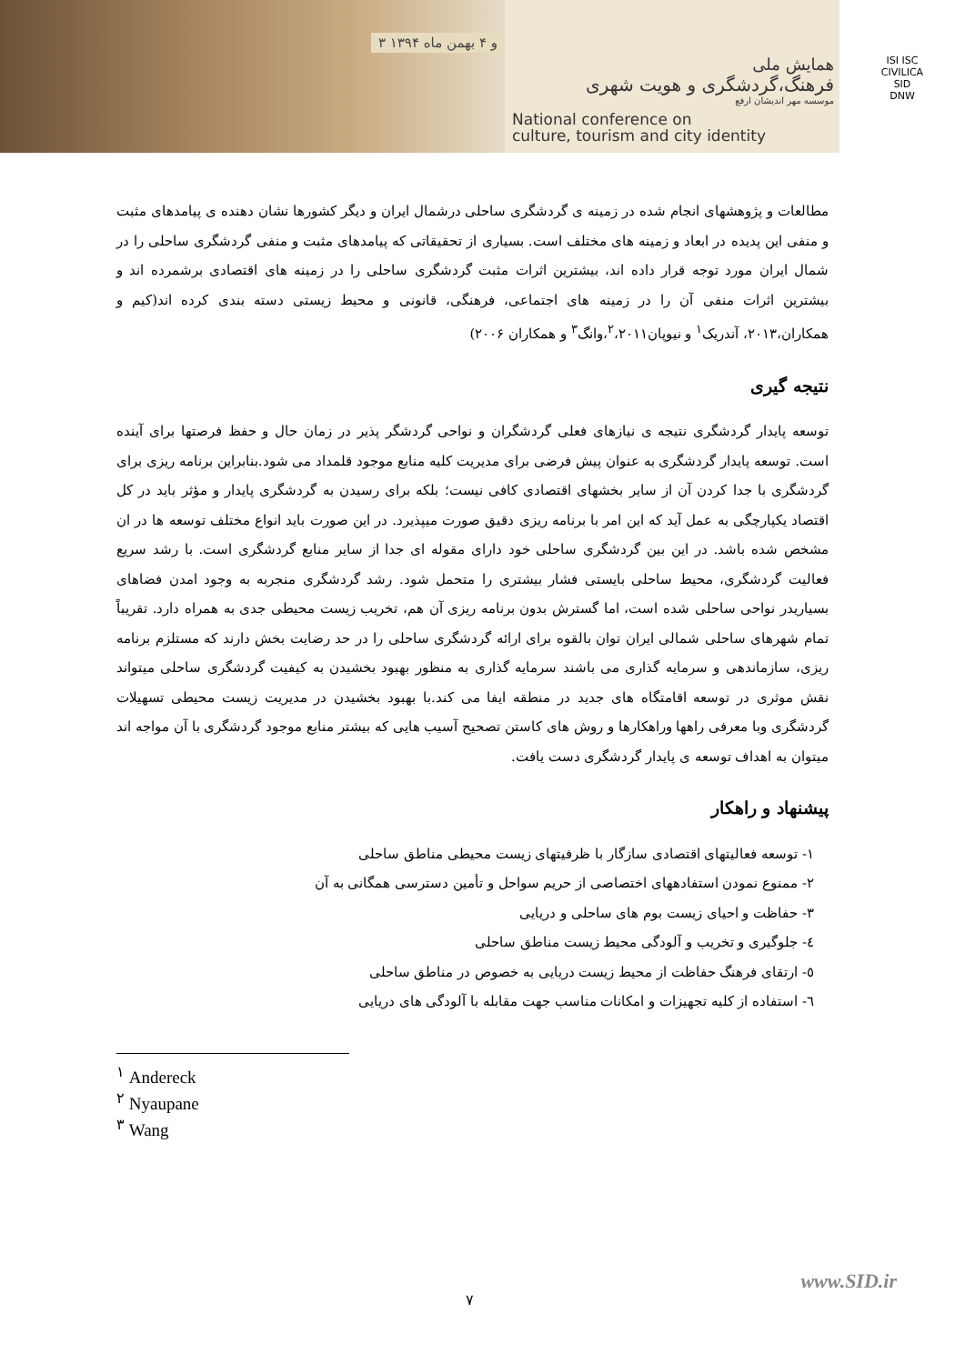۳ و ۴ بهمن ماه ۱۳۹۴
همایش ملی
فرهنگ،گردشگری و هویت شهری
موسسه مهر اندیشان ارفع
National conference on
culture, tourism and city identity
ISI ISC
CIVILICA
SID
DNW
مطالعات و پژوهشهای انجام شده در زمینه ی گردشگری ساحلی درشمال ایران و دیگر کشورها نشان دهنده ی پیامدهای مثبت و منفی این پدیده در ابعاد و زمینه های مختلف است. بسیاری از تحقیقاتی که پیامدهای مثبت و منفی گردشگری ساحلی را در شمال ایران مورد توجه قرار داده اند، بیشترین اثرات مثبت گردشگری ساحلی را در زمینه های اقتصادی برشمرده اند و بیشترین اثرات منفی آن را در زمینه های اجتماعی، فرهنگی، قانونی و محیط زیستی دسته بندی کرده اند(کیم و همکاران،۲۰۱۳، آندریک<sup>۱</sup> و نیوپان<sup>۲</sup>،۲۰۱۱،وانگ<sup>۳</sup> و همکاران ۲۰۰۶)
نتیجه گیری
توسعه پایدار گردشگری نتیجه ی نیازهای فعلی گردشگران و نواحی گردشگر پذیر در زمان حال و حفظ فرصتها برای آینده است. توسعه پایدار گردشگری به عنوان پیش فرضی برای مدیریت کلیه منابع موجود قلمداد می شود.بنابراین برنامه ریزی برای گردشگری با جدا کردن آن از سایر بخشهای اقتصادی کافی نیست؛ بلکه برای رسیدن به گردشگری پایدار و مؤثر باید در کل اقتصاد یکپارچگی به عمل آید که این امر با برنامه ریزی دقیق صورت میپذیرد. در این صورت باید انواع مختلف توسعه ها در ان مشخص شده باشد. در این بین گردشگری ساحلی خود دارای مقوله ای جدا از سایر منابع گردشگری است. با رشد سریع فعالیت گردشگری، محیط ساحلی بایستی فشار بیشتری را متحمل شود. رشد گردشگری منجربه به وجود امدن فضاهای بسیاریدر نواحی ساحلی شده است، اما گسترش بدون برنامه ریزی آن هم، تخریب زیست محیطی جدی به همراه دارد. تقریباً تمام شهرهای ساحلی شمالی ایران توان بالقوه برای ارائه گردشگری ساحلی را در حد رضایت بخش دارند که مستلزم برنامه ریزی، سازماندهی و سرمایه گذاری می باشند سرمایه گذاری به منظور بهبود بخشیدن به کیفیت گردشگری ساحلی میتواند نقش موثری در توسعه اقامتگاه های جدید در منطقه ایفا می کند.با بهبود بخشیدن در مدیریت زیست محیطی تسهیلات گردشگری وبا معرفی راهها وراهکارها و روش های کاستن تصحیح آسیب هایی که بیشتر منابع موجود گردشگری با آن مواجه اند میتوان به اهداف توسعه ی پایدار گردشگری دست یافت.
پیشنهاد و راهکار
۱- توسعه فعالیتهای اقتصادی سازگار با ظرفیتهای زیست محیطی مناطق ساحلی
۲- ممنوع نمودن استفادههای اختصاصی از حریم سواحل و تأمین دسترسی همگانی به آن
۳- حفاظت و احیای زیست بوم های ساحلی و دریایی
٤- جلوگیری و تخریب و آلودگی محیط زیست مناطق ساحلی
٥- ارتقای فرهنگ حفاظت از محیط زیست دریایی به خصوص در مناطق ساحلی
٦- استفاده از کلیه تجهیزات و امکانات مناسب جهت مقابله با آلودگی های دریایی
<sup>۱</sup> Andereck
<sup>۲</sup> Nyaupane
<sup>۳</sup> Wang
www.SID.ir
۷